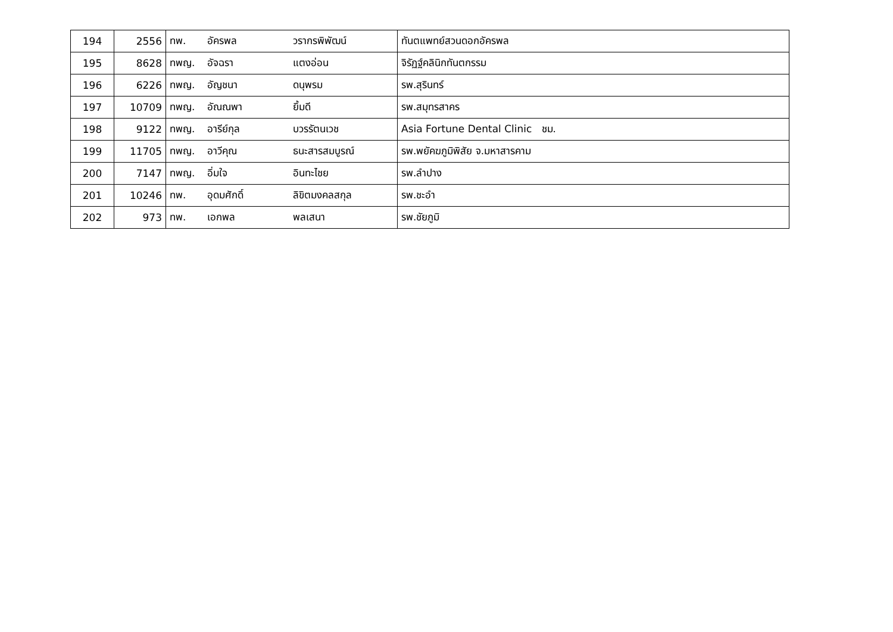| 194 | 2556 | ทพ. อัครพล วรากรพิพัฒน์ | ทันตแพทย์สวนดอกอัครพล |
| 195 | 8628 | ทพญ. อัจฉรา แตงอ่อน | จิรัฏฐ์คลินิกทันตกรรม |
| 196 | 6226 | ทพญ. อัญชนา ดนุพรม | รพ.สุรินทร์ |
| 197 | 10709 | ทพญ. อัณณพา ยิ้มดี | รพ.สมุทรสาคร |
| 198 | 9122 | ทพญ. อารีย์กุล บวรรัตนเวช | Asia Fortune Dental Clinic ชม. |
| 199 | 11705 | ทพญ. อาวีคุณ ธนะสารสมบูรณ์ | รพ.พยัคฆภูมิพิสัย จ.มหาสารคาม |
| 200 | 7147 | ทพญ. อิ่มใจ อินทะไชย | รพ.ลำปาง |
| 201 | 10246 | ทพ. อุดมศักดิ์ ลิขิตมงคลสกุล | รพ.ชะอำ |
| 202 | 973 | ทพ. เอกพล พลเสนา | รพ.ชัยภูมิ |